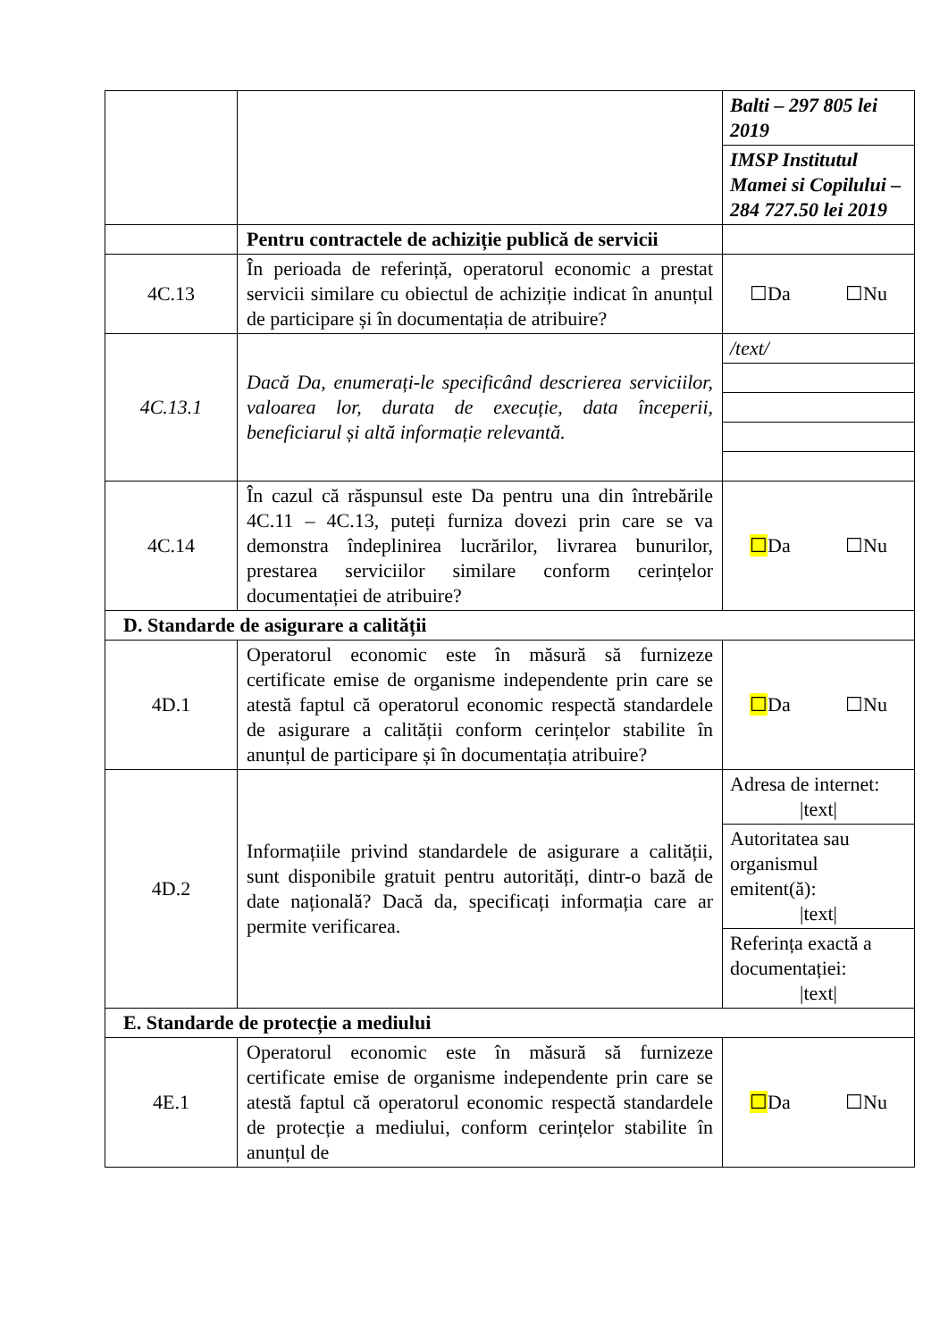| | | Balti – 297 805 lei 2019 IMSP Institutul Mamei si Copilului – 284 727.50 lei 2019 |
| | Pentru contractele de achiziție publică de servicii | |
| 4C.13 | În perioada de referință, operatorul economic a prestat servicii similare cu obiectul de achiziție indicat în anunțul de participare și în documentația de atribuire? | ☐Da ☐Nu |
| 4C.13.1 | Dacă Da, enumerați-le specificând descrierea serviciilor, valoarea lor, durata de execuție, data începerii, beneficiarul și altă informație relevantă. | /text/ |
| 4C.14 | În cazul că răspunsul este Da pentru una din întrebările 4C.11 – 4C.13, puteți furniza dovezi prin care se va demonstra îndeplinirea lucrărilor, livrarea bunurilor, prestarea serviciilor similare conform cerințelor documentației de atribuire? | ☐ Da ☐Nu |
| D. Standarde de asigurare a calității | | |
| 4D.1 | Operatorul economic este în măsură să furnizeze certificate emise de organisme independente prin care se atestă faptul că operatorul economic respectă standardele de asigurare a calității conform cerințelor stabilite în anunțul de participare și în documentația atribuire? | ☐ Da ☐Nu |
| 4D.2 | Informațiile privind standardele de asigurare a calității, sunt disponibile gratuit pentru autorități, dintr-o bază de date națională? Dacă da, specificați informația care ar permite verificarea. | Adresa de internet: /text/ Autoritatea sau organismul emitent(ă): /text/ Referința exactă a documentației: /text/ |
| E. Standarde de protecție a mediului | | |
| 4E.1 | Operatorul economic este în măsură să furnizeze certificate emise de organisme independente prin care se atestă faptul că operatorul economic respectă standardele de protecție a mediului, conform cerințelor stabilite în anunțul de | ☐ Da ☐Nu |